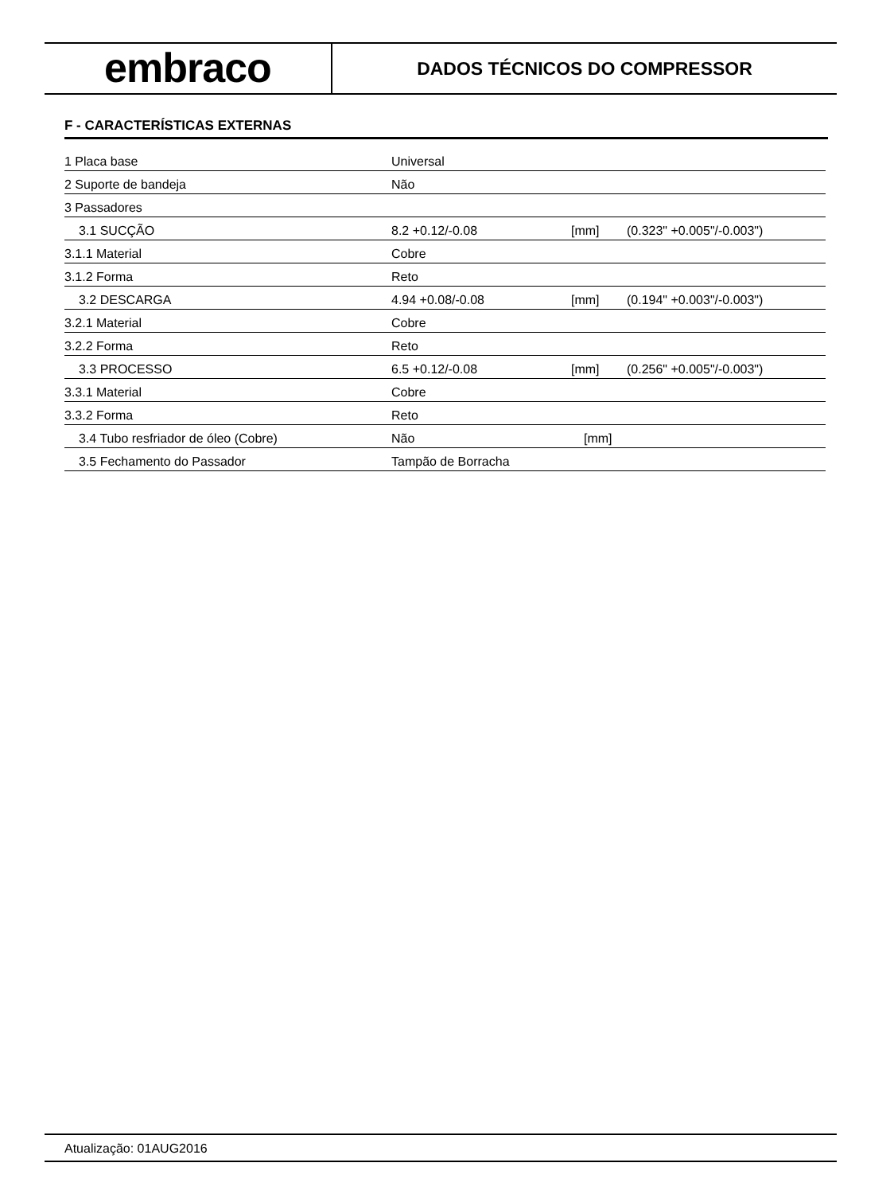embraco
DADOS TÉCNICOS DO COMPRESSOR
F - CARACTERÍSTICAS EXTERNAS
| 1 Placa base | Universal | | |
| 2 Suporte de bandeja | Não | | |
| 3 Passadores | | | |
| 3.1 SUCÇÃO | 8.2 +0.12/-0.08 | [mm] | (0.323" +0.005"/-0.003") |
| 3.1.1 Material | Cobre | | |
| 3.1.2 Forma | Reto | | |
| 3.2 DESCARGA | 4.94 +0.08/-0.08 | [mm] | (0.194" +0.003"/-0.003") |
| 3.2.1 Material | Cobre | | |
| 3.2.2 Forma | Reto | | |
| 3.3 PROCESSO | 6.5 +0.12/-0.08 | [mm] | (0.256" +0.005"/-0.003") |
| 3.3.1 Material | Cobre | | |
| 3.3.2 Forma | Reto | | |
| 3.4 Tubo resfriador de óleo (Cobre) | Não | [mm] | |
| 3.5 Fechamento do Passador | Tampão de Borracha | | |
Atualização: 01AUG2016